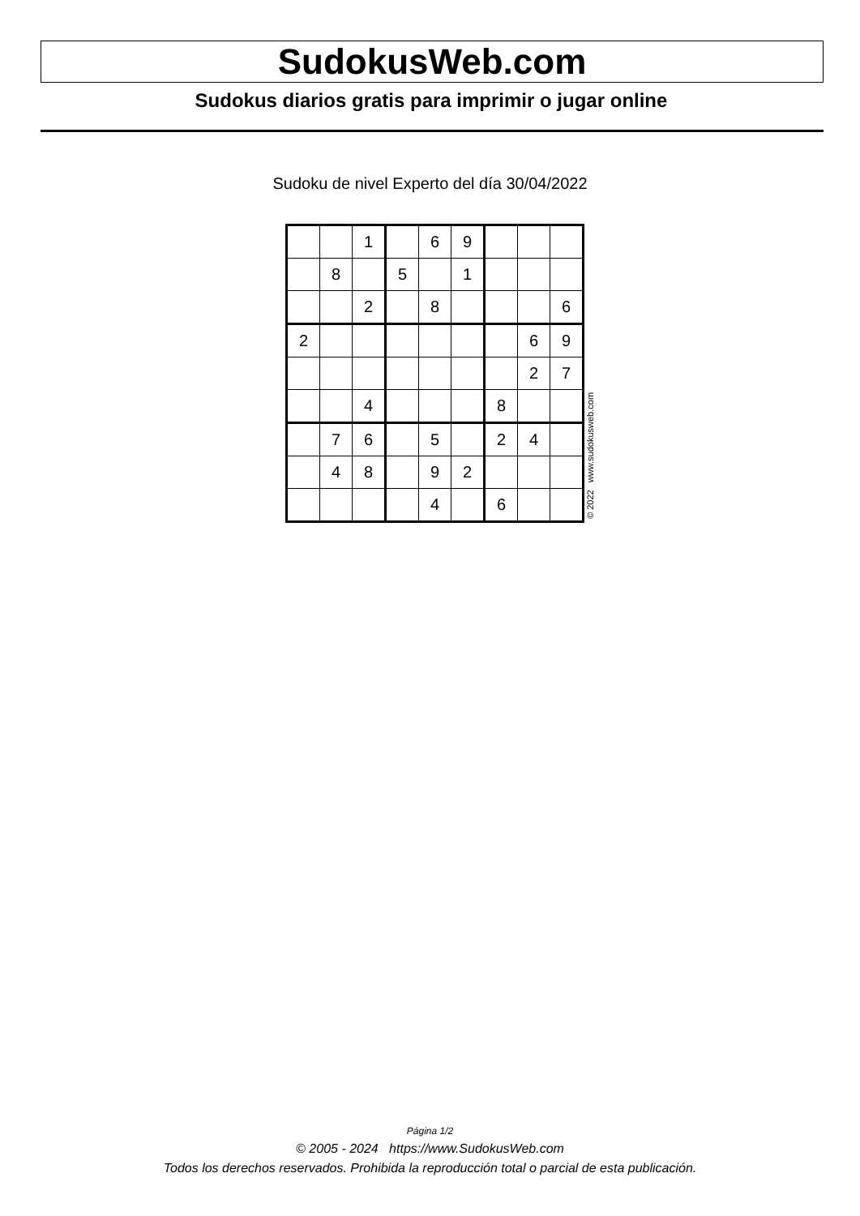SudokusWeb.com
Sudokus diarios gratis para imprimir o jugar online
Sudoku de nivel Experto del día 30/04/2022
| | | 1 | | 6 | 9 | | | |
| | 8 | | 5 | | 1 | | | |
| | | 2 | | 8 | | | | 6 |
| 2 | | | | | | | 6 | 9 |
| | | | | | | | 2 | 7 |
| | | 4 | | | | 8 | | |
| | 7 | 6 | | 5 | | 2 | 4 | |
| | 4 | 8 | | 9 | 2 | | | |
| | | | | 4 | | 6 | | |
© 2022 www.sudokusweb.com
Página 1/2
© 2005 - 2024 https://www.SudokusWeb.com
Todos los derechos reservados. Prohibida la reproducción total o parcial de esta publicación.